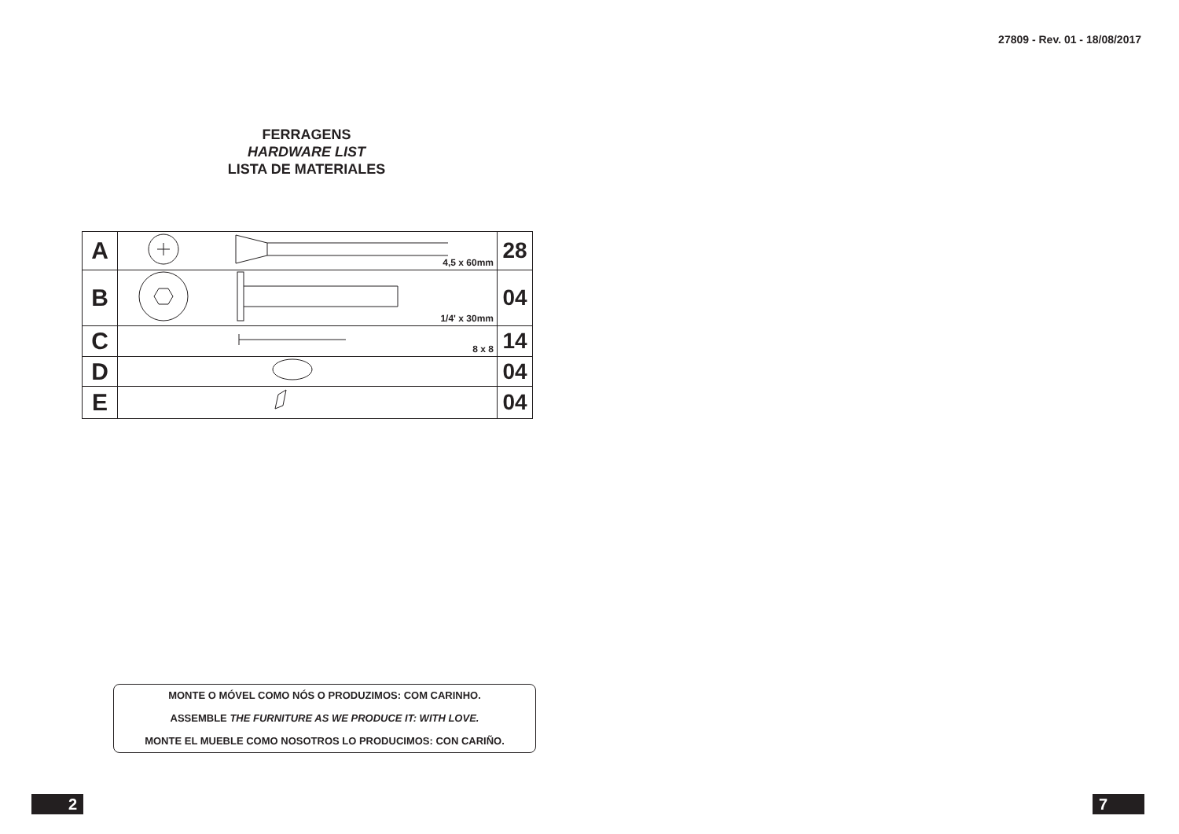27809 - Rev. 01 - 18/08/2017
FERRAGENS
HARDWARE LIST
LISTA DE MATERIALES
| A | 4,5 x 60mm | 28 |
| B | 1/4' x 30mm | 04 |
| C | 8 x 8 | 14 |
| D | | 04 |
| E | | 04 |
MONTE O MÓVEL COMO NÓS O PRODUZIMOS: COM CARINHO.
ASSEMBLE THE FURNITURE AS WE PRODUCE IT: WITH LOVE.
MONTE EL MUEBLE COMO NOSOTROS LO PRODUCIMOS: CON CARIÑO.
2 7